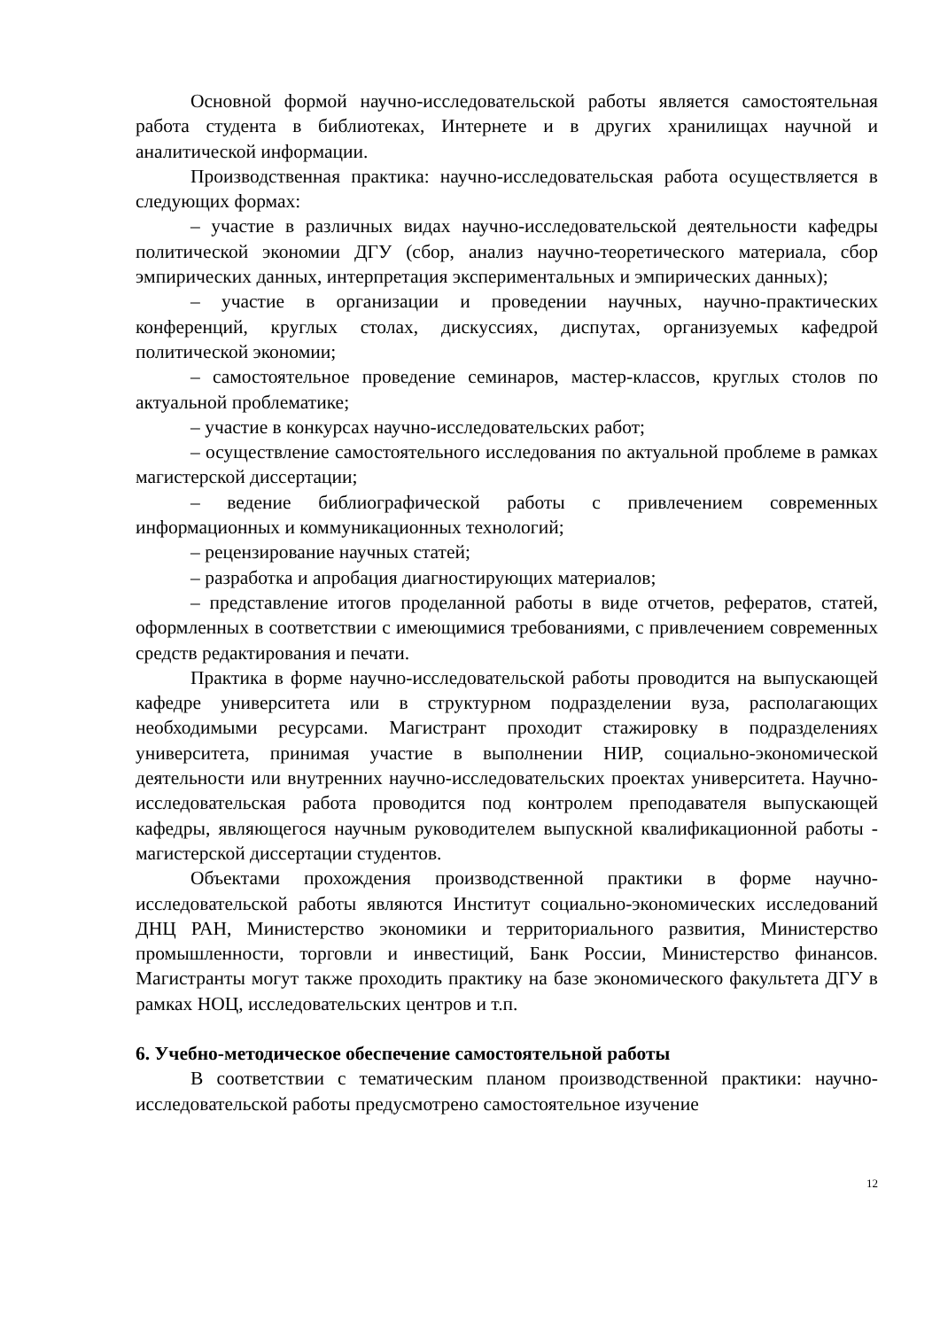Основной формой научно-исследовательской работы является самостоятельная работа студента в библиотеках, Интернете и в других хранилищах научной и аналитической информации.
Производственная практика: научно-исследовательская работа осуществляется в следующих формах:
– участие в различных видах научно-исследовательской деятельности кафедры политической экономии ДГУ (сбор, анализ научно-теоретического материала, сбор эмпирических данных, интерпретация экспериментальных и эмпирических данных);
– участие в организации и проведении научных, научно-практических конференций, круглых столах, дискуссиях, диспутах, организуемых кафедрой политической экономии;
– самостоятельное проведение семинаров, мастер-классов, круглых столов по актуальной проблематике;
– участие в конкурсах научно-исследовательских работ;
– осуществление самостоятельного исследования по актуальной проблеме в рамках магистерской диссертации;
– ведение библиографической работы с привлечением современных информационных и коммуникационных технологий;
– рецензирование научных статей;
– разработка и апробация диагностирующих материалов;
– представление итогов проделанной работы в виде отчетов, рефератов, статей, оформленных в соответствии с имеющимися требованиями, с привлечением современных средств редактирования и печати.
Практика в форме научно-исследовательской работы проводится на выпускающей кафедре университета или в структурном подразделении вуза, располагающих необходимыми ресурсами. Магистрант проходит стажировку в подразделениях университета, принимая участие в выполнении НИР, социально-экономической деятельности или внутренних научно-исследовательских проектах университета. Научно-исследовательская работа проводится под контролем преподавателя выпускающей кафедры, являющегося научным руководителем выпускной квалификационной работы - магистерской диссертации студентов.
Объектами прохождения производственной практики в форме научно-исследовательской работы являются Институт социально-экономических исследований ДНЦ РАН, Министерство экономики и территориального развития, Министерство промышленности, торговли и инвестиций, Банк России, Министерство финансов. Магистранты могут также проходить практику на базе экономического факультета ДГУ в рамках НОЦ, исследовательских центров и т.п.
6. Учебно-методическое обеспечение самостоятельной работы
В соответствии с тематическим планом производственной практики: научно-исследовательской работы предусмотрено самостоятельное изучение
12